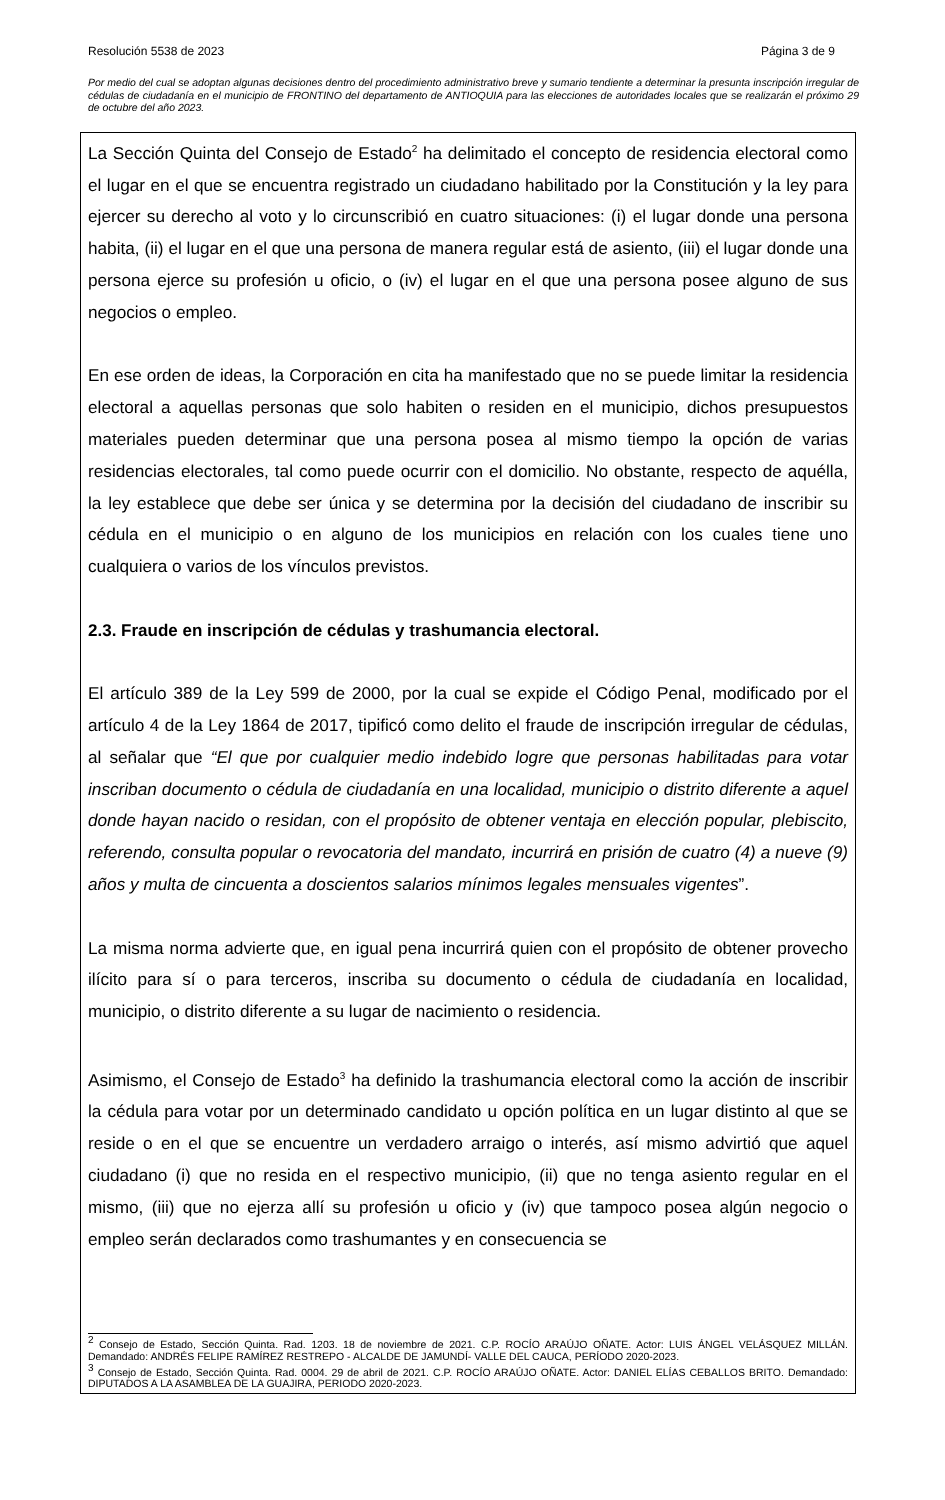Resolución 5538 de 2023 Página 3 de 9
Por medio del cual se adoptan algunas decisiones dentro del procedimiento administrativo breve y sumario tendiente a determinar la presunta inscripción irregular de cédulas de ciudadanía en el municipio de FRONTINO del departamento de ANTIOQUIA para las elecciones de autoridades locales que se realizarán el próximo 29 de octubre del año 2023.
La Sección Quinta del Consejo de Estado<sup>2</sup> ha delimitado el concepto de residencia electoral como el lugar en el que se encuentra registrado un ciudadano habilitado por la Constitución y la ley para ejercer su derecho al voto y lo circunscribió en cuatro situaciones: (i) el lugar donde una persona habita, (ii) el lugar en el que una persona de manera regular está de asiento, (iii) el lugar donde una persona ejerce su profesión u oficio, o (iv) el lugar en el que una persona posee alguno de sus negocios o empleo.
En ese orden de ideas, la Corporación en cita ha manifestado que no se puede limitar la residencia electoral a aquellas personas que solo habiten o residen en el municipio, dichos presupuestos materiales pueden determinar que una persona posea al mismo tiempo la opción de varias residencias electorales, tal como puede ocurrir con el domicilio. No obstante, respecto de aquélla, la ley establece que debe ser única y se determina por la decisión del ciudadano de inscribir su cédula en el municipio o en alguno de los municipios en relación con los cuales tiene uno cualquiera o varios de los vínculos previstos.
2.3. Fraude en inscripción de cédulas y trashumancia electoral.
El artículo 389 de la Ley 599 de 2000, por la cual se expide el Código Penal, modificado por el artículo 4 de la Ley 1864 de 2017, tipificó como delito el fraude de inscripción irregular de cédulas, al señalar que “El que por cualquier medio indebido logre que personas habilitadas para votar inscriban documento o cédula de ciudadanía en una localidad, municipio o distrito diferente a aquel donde hayan nacido o residan, con el propósito de obtener ventaja en elección popular, plebiscito, referendo, consulta popular o revocatoria del mandato, incurrirá en prisión de cuatro (4) a nueve (9) años y multa de cincuenta a doscientos salarios mínimos legales mensuales vigentes”.
La misma norma advierte que, en igual pena incurrirá quien con el propósito de obtener provecho ilícito para sí o para terceros, inscriba su documento o cédula de ciudadanía en localidad, municipio, o distrito diferente a su lugar de nacimiento o residencia.
Asimismo, el Consejo de Estado<sup>3</sup> ha definido la trashumancia electoral como la acción de inscribir la cédula para votar por un determinado candidato u opción política en un lugar distinto al que se reside o en el que se encuentre un verdadero arraigo o interés, así mismo advirtió que aquel ciudadano (i) que no resida en el respectivo municipio, (ii) que no tenga asiento regular en el mismo, (iii) que no ejerza allí su profesión u oficio y (iv) que tampoco posea algún negocio o empleo serán declarados como trashumantes y en consecuencia se
<sup>2</sup> Consejo de Estado, Sección Quinta. Rad. 1203. 18 de noviembre de 2021. C.P. ROCÍO ARAÚJO OÑATE. Actor: LUIS ÁNGEL VELÁSQUEZ MILLÁN. Demandado: ANDRÉS FELIPE RAMÍREZ RESTREPO - ALCALDE DE JAMUNDÍ- VALLE DEL CAUCA, PERÍODO 2020-2023.
<sup>3</sup> Consejo de Estado, Sección Quinta. Rad. 0004. 29 de abril de 2021. C.P. ROCÍO ARAÚJO OÑATE. Actor: DANIEL ELÍAS CEBALLOS BRITO. Demandado: DIPUTADOS A LA ASAMBLEA DE LA GUAJIRA, PERIODO 2020-2023.